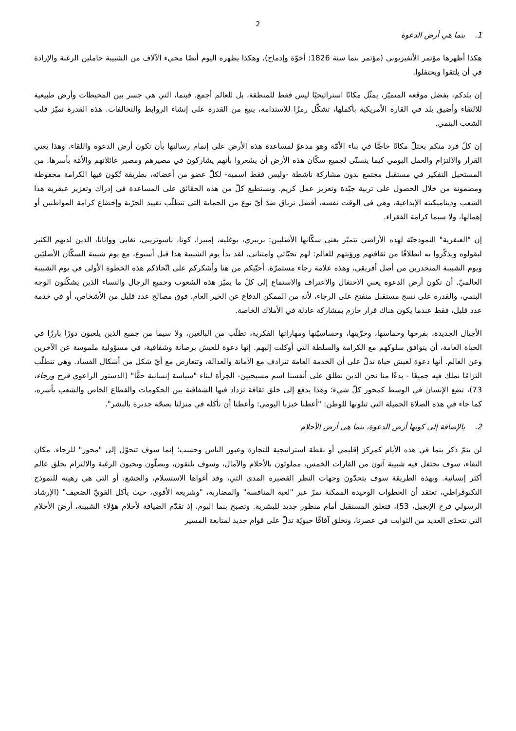2
1. بنما هي أرض الدعوة
هكذا أظهرها مؤتمر الأنفيزيوني (مؤتمر بنما سنة 1826: أخوّة وإدماج)، وهكذا يظهره اليوم أيضًا مجيء الآلاف من الشبيبة حاملين الرغبة والإرادة في أن يلتقوا ويحتفلوا.
إن بلدكم، بفضل موقعه المتميّز، يمثّل مكانًا استراتيجيًا ليس فقط للمنطقة، بل للعالم أجمع. فبنما، التي هي جسر بين المحيطات وأرض طبيعية للالتقاء وأضيق بلد في القارة الأمريكية بأكملها، تشكّل رمزًا للاستدامة، ينبع من القدرة على إنشاء الروابط والتحالفات. هذه القدرة تميّز قلب الشعب البنمي.
إن كلّ فرد منكم يحتلّ مكانًا خاصًّا في بناء الأمّة وهو مدعوّ لمساعدة هذه الأرض على إتمام رسالتها بأن تكون أرض الدعوة واللقاء. وهذا يعني القرار والالتزام والعمل اليومي كيما يتسنّى لجميع سكّان هذه الأرض أن يشعروا بأنهم يشاركون في مصيرهم ومصير عائلاتهم والأمّة بأسرها. من المستحيل التفكير في مستقبل مجتمع بدون مشاركة ناشطة -وليس فقط اسمية- لكلّ عضو من أعضائه، بطريقة تُكون فيها الكرامة محفوظة ومضمونة من خلال الحصول على تربية جيّدة وتعزيز عمل كريم. وتستطيع كلّ من هذه الحقائق على المساعدة في إدراك وتعزيز عبقرية هذا الشعب وديناميكيته الإبداعية، وهي في الوقت نفسه، أفضل ترياق ضدّ أيّ نوع من الحماية التي تتطلّب تقييد الحرّية وإخضاع كرامة المواطنين أو إهمالها، ولا سيما كرامة الفقراء.
إن "العبقرية" النموذجيّة لهذه الأراضي تتميّز بغنى سكّانها الأصليين: بريبري، بوغليه، إمبيرا، كونا، ناسوتريبي، نغابي ووانانا، الذين لديهم الكثير ليقولوه ويذكّروا به انطلاقًا من ثقافتهم ورؤيتهم للعالم: لهم تحيّاتي وامتناني. لقد بدأ يوم الشبيبة هذا قبل أسبوع، مع يوم شبيبة السكّان الأصليّين ويوم الشبيبة المنحدرين من أصل أفريقي، وهذه علامة رجاء مستمرّة. أحيّيكم من هنا وأشكركم على اتّخاذكم هذه الخطوة الأولى في يوم الشبيبة العالميّ. أن تكون أرض الدعوة يعني الاحتفال والاعتراف والاستماع إلى كلّ ما يميّز هذه الشعوب وجميع الرجال والنساء الذين يشكّلون الوجه البنمي، والقدرة على نسج مستقبل منفتح على الرجاء، لأنه من الممكن الدفاع عن الخير العام، فوق مصالح عدد قليل من الأشخاص، أو في خدمة عدد قليل، فقط عندما يكون هناك قرار حازم بمشاركة عادلة في الأملاك الخاصة.
الأجيال الجديدة، بفرحها وحماسها، وحرّيتها، وحساسيّتها ومهاراتها الفكرية، تطلّب من البالغين، ولا سيما من جميع الذين يلعبون دورًا بارزًا في الحياة العامة، أن يتوافق سلوكهم مع الكرامة والسلطة التي أوكلت إليهم. إنها دعوة للعيش برصانة وشفافية، في مسؤولية ملموسة عن الآخرين وعن العالم. أنها دعوة لعيش حياة تدلّ على أن الخدمة العامة تترادف مع الأمانة والعدالة، وتتعارض مع أيّ شكل من أشكال الفساد. وهي تتطلّب التزامًا نملك فيه جميعًا - بدءًا منا نحن الذين نطلق على أنفسنا اسم مسيحيين- الجرأة لبناء "سياسة إنسانية حقًّا" (الدستور الراعوي فرح ورجاء، 73)، تضع الإنسان في الوسط كمحور كلّ شيء؛ وهذا يدفع إلى خلق ثقافة تزداد فيها الشفافية بين الحكومات والقطاع الخاص والشعب بأسره، كما جاء في هذه الصلاة الجميلة التي تتلونها للوطن: "أعطنا خبزنا اليومي: وأعطنا أن نأكله في منزلنا بصحّة جديرة بالبشر".
2. بالإضافة إلى كونها أرض الدعوة، بنما هي أرض الأحلام
لن يتمّ ذكر بنما في هذه الأيام كمركز إقليمي أو نقطة استراتيجية للتجارة وعبور الناس وحسب؛ إنما سوف تتحوّل إلى "محور" للرجاء. مكان التقاء، سوف يحتفل فيه شبيبة آتون من القارات الخمس، مملوئون بالأحلام والآمال، وسوف يلتقون، ويصلّون ويحيون الرغبة والالتزام بخلق عالم أكثر إنسانية. وبهذه الطريقة سوف يتحدّون وجهات النظر القصيرة المدى التي، وقد أغواها الاستسلام، والجشع، أو التي هي رهينة للنموذج التكنوقراطي، تعتقد أن الخطوات الوحيدة الممكنة تمرّ عبر "لعبة المنافسة" والمضاربة، "وشريعة الأقوى، حيث يأكل القويّ الضعيف" (الإرشاد الرسولي فرح الإنجيل، 53)، فتغلق المستقبل أمام منظور جديد للبشرية. وتصبح بنما اليوم، إذ تقدّم الضيافة لأحلام هؤلاء الشبيبة، أرضَ الأحلام التي تتحدّى العديد من الثوابت في عصرنا، وتخلق آفاقًا حيويّة تدلّ على قوام جديد لمتابعة المسير